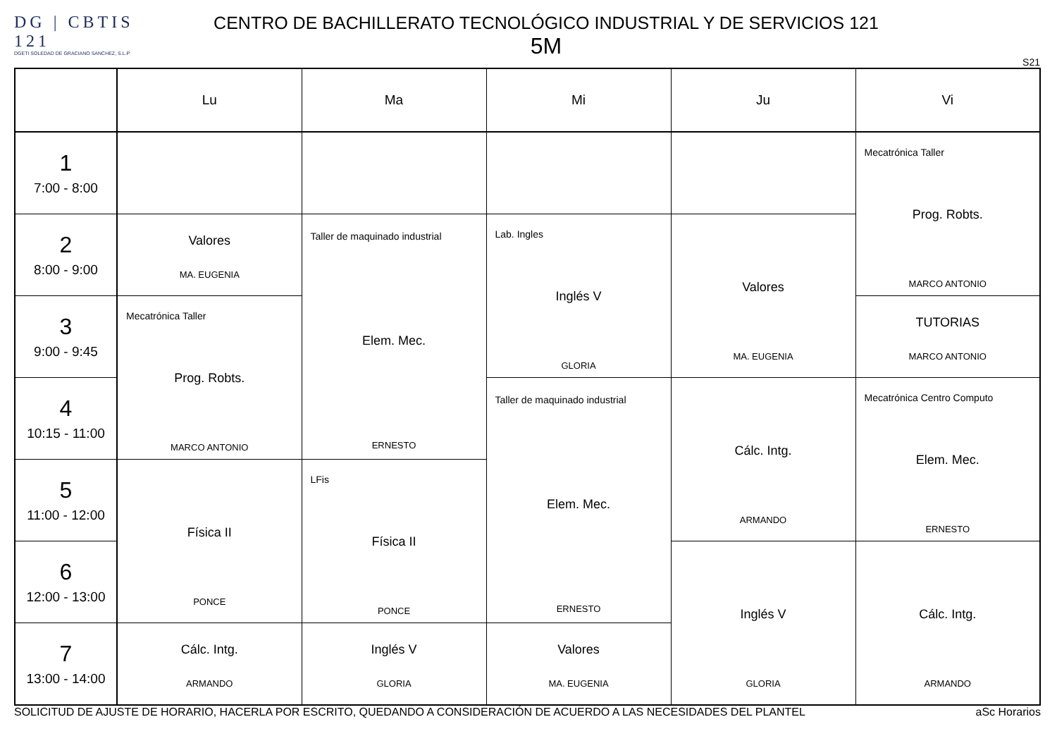DG | CBTIS 121
DGETI SOLEDAD DE GRACIANO SANCHEZ, S.L.P
CENTRO DE BACHILLERATO TECNOLÓGICO INDUSTRIAL Y DE SERVICIOS 121
5M
S21
| | Lu | Ma | Mi | Ju | Vi |
| --- | --- | --- | --- | --- | --- |
| 1 7:00 - 8:00 | | | | | Mecatrónica Taller Prog. Robts. MARCO ANTONIO |
| 2 8:00 - 9:00 | Valores MA. EUGENIA | Taller de maquinado industrial Elem. Mec. ERNESTO | Lab. Ingles Inglés V GLORIA | Valores MA. EUGENIA | |
| 3 9:00 - 9:45 | Mecatrónica Taller Prog. Robts. MARCO ANTONIO | | | | TUTORIAS MARCO ANTONIO |
| 4 10:15 - 11:00 | | | Taller de maquinado industrial Elem. Mec. ERNESTO | Cálc. Intg. ARMANDO | Mecatrónica Centro Computo Elem. Mec. ERNESTO |
| 5 11:00 - 12:00 | Física II PONCE | LFis Física II PONCE | | | |
| 6 12:00 - 13:00 | | | | Inglés V GLORIA | Cálc. Intg. ARMANDO |
| 7 13:00 - 14:00 | Cálc. Intg. ARMANDO | Inglés V GLORIA | Valores MA. EUGENIA | | |
SOLICITUD DE AJUSTE DE HORARIO, HACERLA POR ESCRITO, QUEDANDO A CONSIDERACIÓN DE ACUERDO A LAS NECESIDADES DEL PLANTEL aSc Horarios